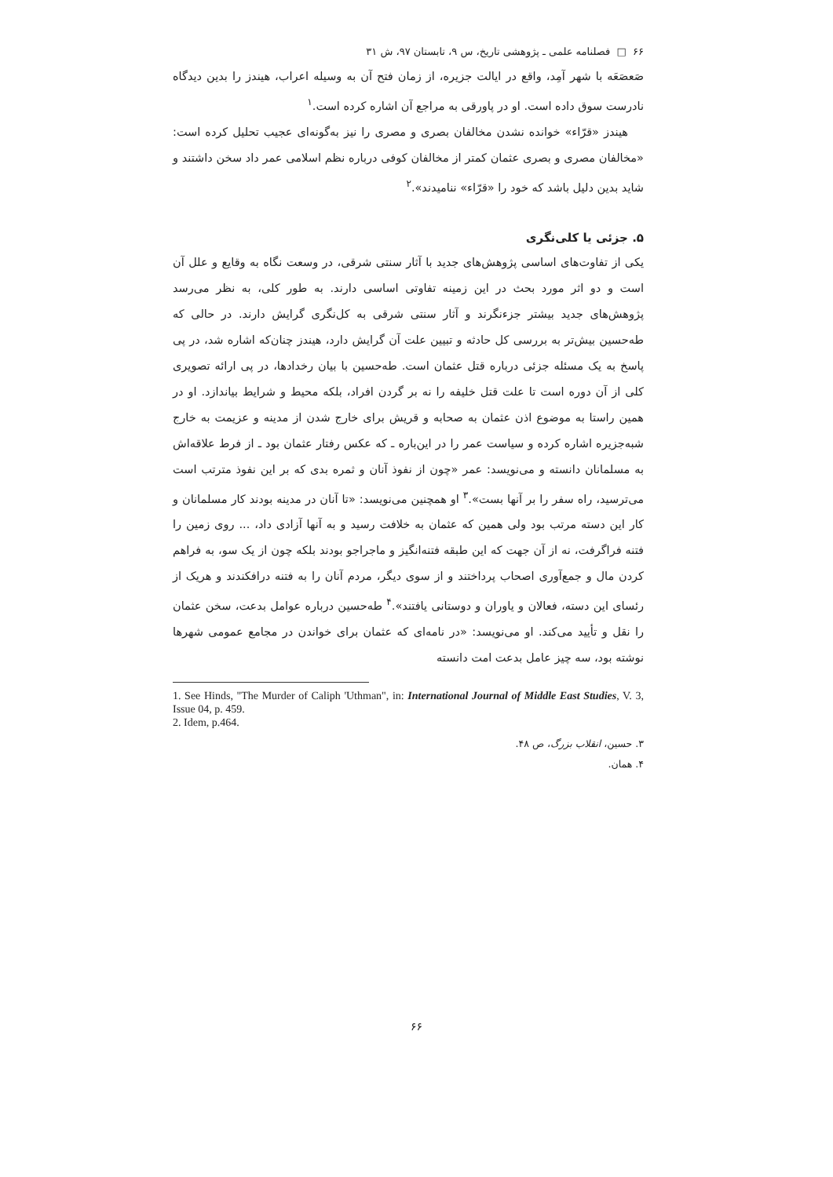۶۶ □ فصلنامه علمی ـ پژوهشی تاریخ، س ۹، تابستان ۹۷، ش ۳۱
صَعصَعَه با شهر آمِد، واقع در ایالت جزیره، از زمان فتح آن به وسیله اعراب، هیندز را بدین دیدگاه نادرست سوق داده است. او در پاورقی به مراجع آن اشاره کرده است.<sup>۱</sup>
هیندز «قرّاء» خوانده نشدن مخالفان بصری و مصری را نیز به‌گونه‌ای عجیب تحلیل کرده است: «مخالفان مصری و بصری عثمان کمتر از مخالفان کوفی درباره نظم اسلامی عمر داد سخن داشتند و شاید بدین دلیل باشد که خود را «قرّاء» نناميدند».<sup>۲</sup>
۵. جزئی یا کلی‌نگری
یکی از تفاوت‌های اساسی پژوهش‌های جدید با آثار سنتی شرقی، در وسعت نگاه به وقایع و علل آن است و دو اثر مورد بحث در این زمینه تفاوتی اساسی دارند. به طور کلی، به نظر می‌رسد پژوهش‌های جدید بیشتر جزءنگرند و آثار سنتی شرقی به کل‌نگری گرایش دارند. در حالی که طه‌حسین بیش‌تر به بررسی کل حادثه و تبیین علت آن گرایش دارد، هیندز چنان‌که اشاره شد، در پی پاسخ به یک مسئله جزئی درباره قتل عثمان است. طه‌حسین با بیان رخدادها، در پی ارائه تصویری کلی از آن دوره است تا علت قتل خلیفه را نه بر گردن افراد، بلکه محیط و شرایط بیاندازد. او در همین راستا به موضوع اذن عثمان به صحابه و قریش برای خارج شدن از مدینه و عزیمت به خارج شبه‌جزیره اشاره کرده و سیاست عمر را در این‌باره ـ که عکس رفتار عثمان بود ـ از فرط علاقه‌اش به مسلمانان دانسته و می‌نویسد: عمر «چون از نفوذ آنان و ثمره بدی که بر این نفوذ مترتب است می‌ترسید، راه سفر را بر آنها بست».<sup>۳</sup> او همچنین می‌نویسد: «تا آنان در مدینه بودند کار مسلمانان و کار این دسته مرتب بود ولی همین که عثمان به خلافت رسید و به آنها آزادی داد، ... روی زمین را فتنه فراگرفت، نه از آن جهت که این طبقه فتنه‌انگیز و ماجراجو بودند بلکه چون از یک سو، به فراهم کردن مال و جمع‌آوری اصحاب پرداختند و از سوی دیگر، مردم آنان را به فتنه درافکندند و هریک از رئسای این دسته، فعالان و یاوران و دوستانی یافتند».<sup>۴</sup> طه‌حسین درباره عوامل بدعت، سخن عثمان را نقل و تأیید می‌کند. او می‌نویسد: «در نامه‌ای که عثمان برای خواندن در مجامع عمومی شهرها نوشته بود، سه چیز عامل بدعت امت دانسته
1. See Hinds, "The Murder of Caliph 'Uthman", in: International Journal of Middle East Studies, V. 3, Issue 04, p. 459.
2. Idem, p.464.
۳. حسین، انقلاب بزرگ، ص ۴۸.
۴. همان.
۶۶